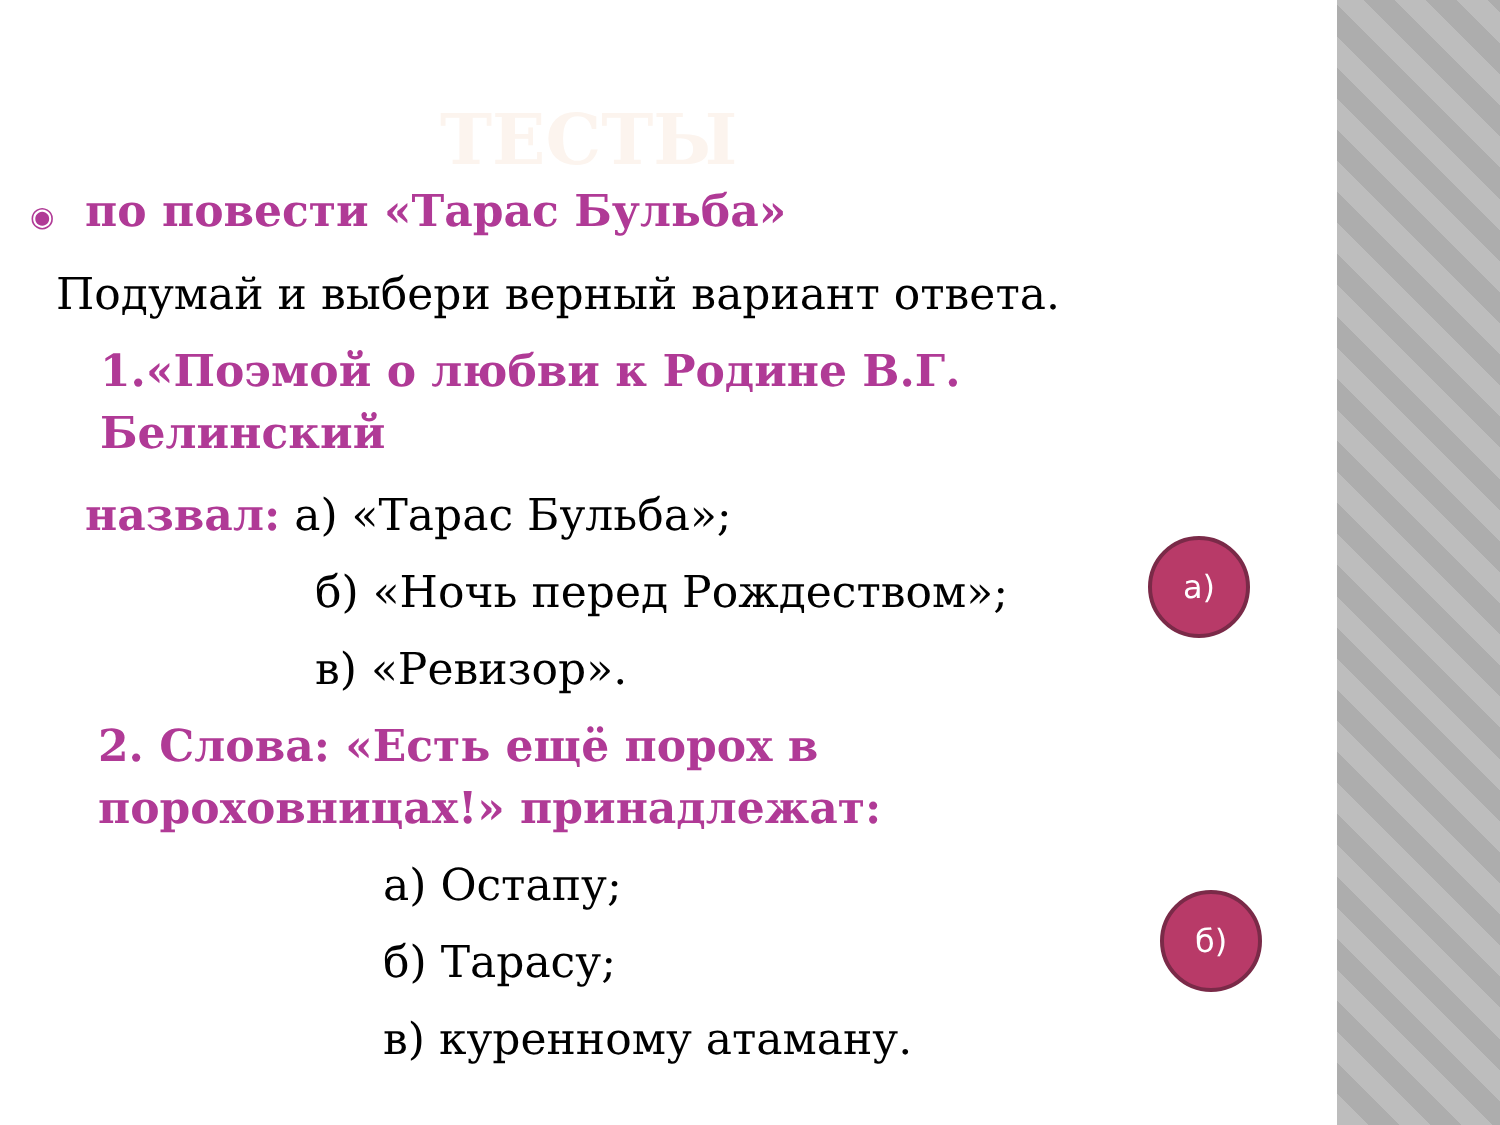ТЕСТЫ
◉ по повести «Тарас Бульба»
Подумай и выбери верный вариант ответа.
1.«Поэмой о любви к Родине В.Г.
Белинский
назвал: а) «Тарас Бульба»;
б) «Ночь перед Рождеством»;
в) «Ревизор».
2. Слова: «Есть ещё порох в
пороховницах!» принадлежат:
а) Остапу;
б) Тарасу;
в) куренному атаману.
а)
б)